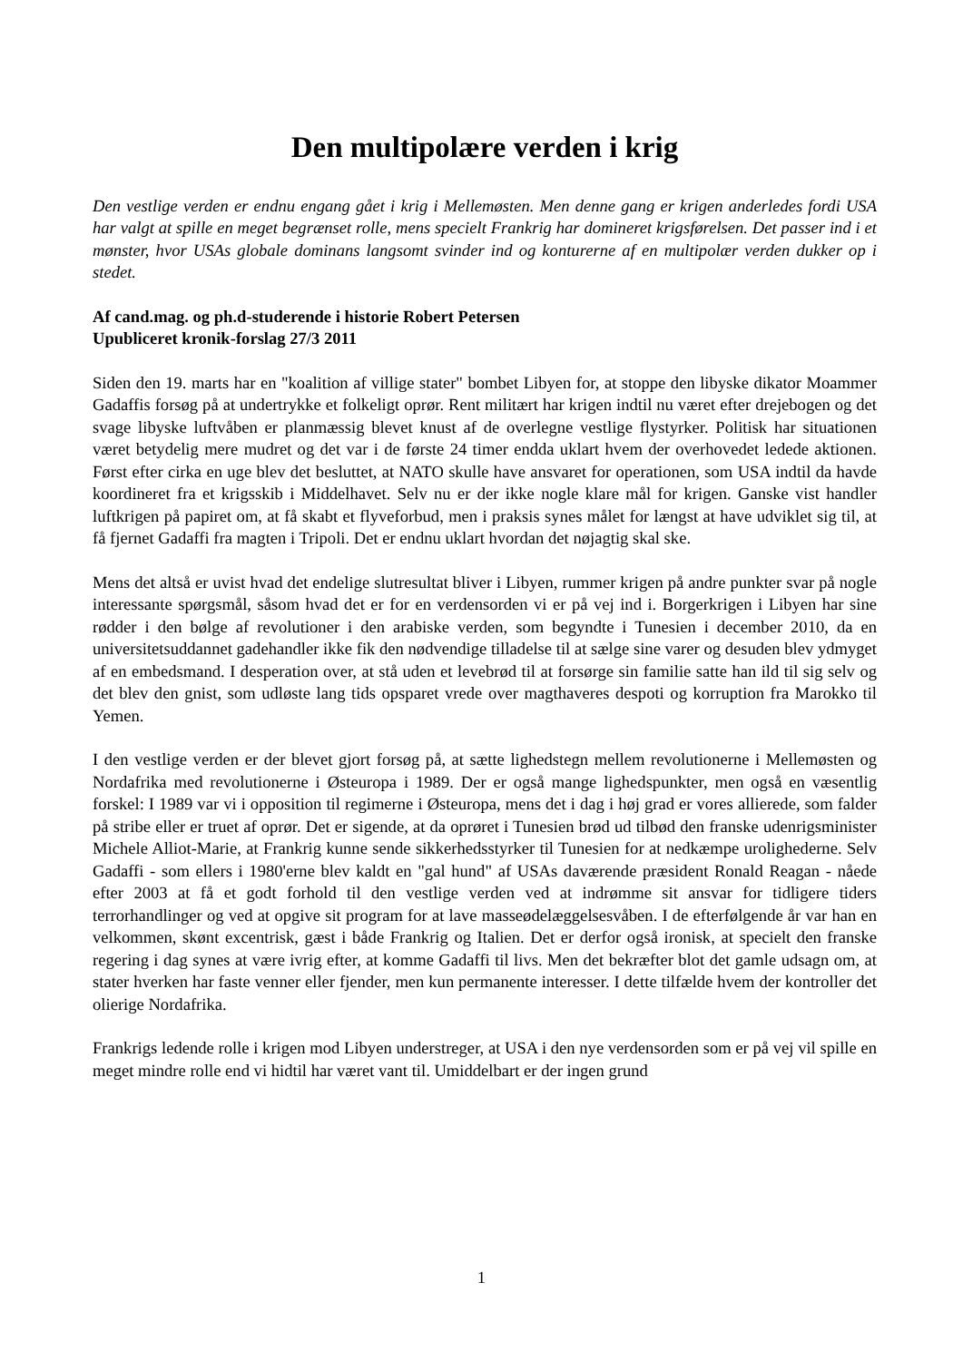Den multipolære verden i krig
Den vestlige verden er endnu engang gået i krig i Mellemøsten. Men denne gang er krigen anderledes fordi USA har valgt at spille en meget begrænset rolle, mens specielt Frankrig har domineret krigsførelsen. Det passer ind i et mønster, hvor USAs globale dominans langsomt svinder ind og konturerne af en multipolær verden dukker op i stedet.
Af cand.mag. og ph.d-studerende i historie Robert Petersen
Upubliceret kronik-forslag 27/3 2011
Siden den 19. marts har en "koalition af villige stater" bombet Libyen for, at stoppe den libyske dikator Moammer Gadaffis forsøg på at undertrykke et folkeligt oprør. Rent militært har krigen indtil nu været efter drejebogen og det svage libyske luftvåben er planmæssig blevet knust af de overlegne vestlige flystyrker. Politisk har situationen været betydelig mere mudret og det var i de første 24 timer endda uklart hvem der overhovedet ledede aktionen. Først efter cirka en uge blev det besluttet, at NATO skulle have ansvaret for operationen, som USA indtil da havde koordineret fra et krigsskib i Middelhavet. Selv nu er der ikke nogle klare mål for krigen. Ganske vist handler luftkrigen på papiret om, at få skabt et flyveforbud, men i praksis synes målet for længst at have udviklet sig til, at få fjernet Gadaffi fra magten i Tripoli. Det er endnu uklart hvordan det nøjagtig skal ske.
Mens det altså er uvist hvad det endelige slutresultat bliver i Libyen, rummer krigen på andre punkter svar på nogle interessante spørgsmål, såsom hvad det er for en verdensorden vi er på vej ind i. Borgerkrigen i Libyen har sine rødder i den bølge af revolutioner i den arabiske verden, som begyndte i Tunesien i december 2010, da en universitetsuddannet gadehandler ikke fik den nødvendige tilladelse til at sælge sine varer og desuden blev ydmyget af en embedsmand. I desperation over, at stå uden et levebrød til at forsørge sin familie satte han ild til sig selv og det blev den gnist, som udløste lang tids opsparet vrede over magthaveres despoti og korruption fra Marokko til Yemen.
I den vestlige verden er der blevet gjort forsøg på, at sætte lighedstegn mellem revolutionerne i Mellemøsten og Nordafrika med revolutionerne i Østeuropa i 1989. Der er også mange lighedspunkter, men også en væsentlig forskel: I 1989 var vi i opposition til regimerne i Østeuropa, mens det i dag i høj grad er vores allierede, som falder på stribe eller er truet af oprør. Det er sigende, at da oprøret i Tunesien brød ud tilbød den franske udenrigsminister Michele Alliot-Marie, at Frankrig kunne sende sikkerhedsstyrker til Tunesien for at nedkæmpe urolighederne. Selv Gadaffi - som ellers i 1980'erne blev kaldt en "gal hund" af USAs daværende præsident Ronald Reagan - nåede efter 2003 at få et godt forhold til den vestlige verden ved at indrømme sit ansvar for tidligere tiders terrorhandlinger og ved at opgive sit program for at lave masseødelæggelsesvåben. I de efterfølgende år var han en velkommen, skønt excentrisk, gæst i både Frankrig og Italien. Det er derfor også ironisk, at specielt den franske regering i dag synes at være ivrig efter, at komme Gadaffi til livs. Men det bekræfter blot det gamle udsagn om, at stater hverken har faste venner eller fjender, men kun permanente interesser. I dette tilfælde hvem der kontroller det olierige Nordafrika.
Frankrigs ledende rolle i krigen mod Libyen understreger, at USA i den nye verdensorden som er på vej vil spille en meget mindre rolle end vi hidtil har været vant til. Umiddelbart er der ingen grund
1